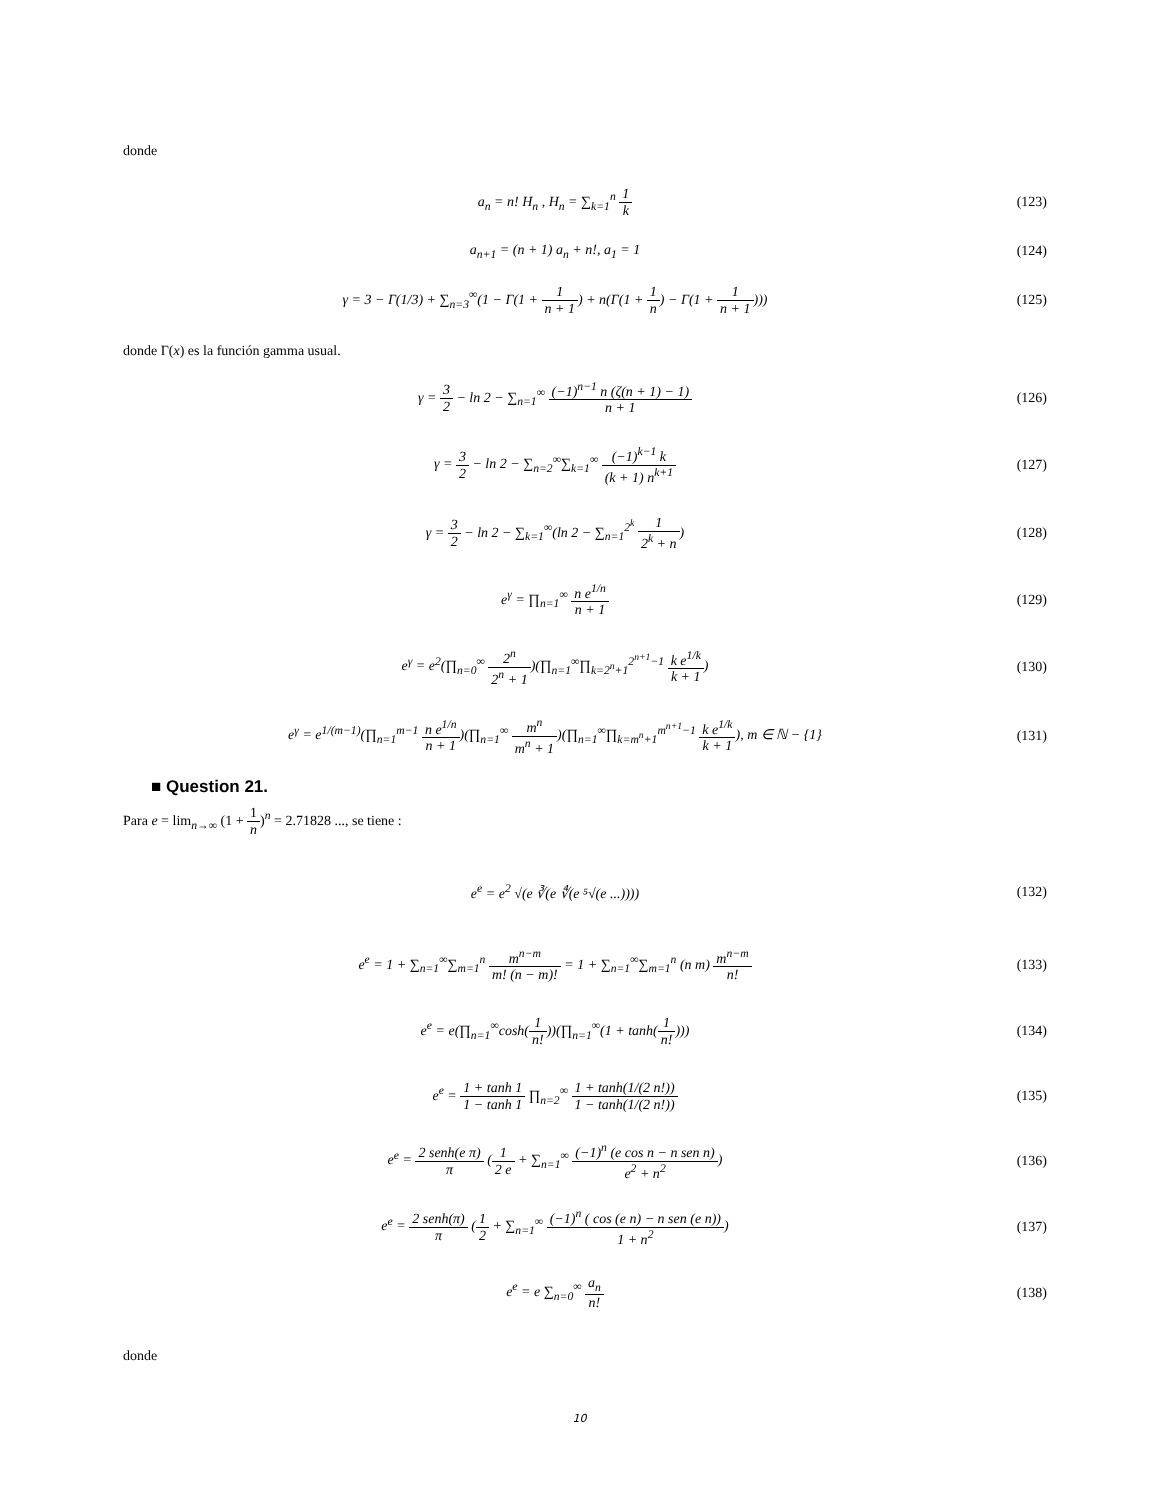donde
a<sub>n</sub> = n! H<sub>n</sub> , H<sub>n</sub> = ∑<sub>k=1</sub><sup>n</sup> 1 k (123)
a<sub>n+1</sub> = (n + 1) a<sub>n</sub> + n!, a<sub>1</sub> = 1 (124)
γ = 3 − Γ(1/3) + ∑<sub>n=3</sub><sup>∞</sup>(1 − Γ(1 + 1 n + 1) + n(Γ(1 + 1 n) − Γ(1 + 1 n + 1)))
(125)
donde Γ(x) es la función gamma usual.
γ = 3 2 − ln 2 − ∑<sub>n=1</sub><sup>∞</sup> (−1)<sup>n−1</sup> n (ζ(n + 1) − 1) n + 1
(126)
γ = 3 2 − ln 2 − ∑<sub>n=2</sub><sup>∞</sup>∑<sub>k=1</sub><sup>∞</sup> (−1)<sup>k−1</sup> k (k + 1) n<sup>k+1</sup>
(127)
γ = 3 2 − ln 2 − ∑<sub>k=1</sub><sup>∞</sup>(ln 2 − ∑<sub>n=1</sub><sup>2<sup>k</sup></sup> 1 2<sup>k</sup> + n)
(128)
e<sup>γ</sup> = ∏<sub>n=1</sub><sup>∞</sup> n e<sup>1/n</sup> n + 1 (129)
e<sup>γ</sup> = e<sup>2</sup>(∏<sub>n=0</sub><sup>∞</sup> 2<sup>n</sup> 2<sup>n</sup> + 1)(∏<sub>n=1</sub><sup>∞</sup>∏<sub>k=2<sup>n</sup>+1</sub><sup>2<sup>n+1</sup>−1</sup> k e<sup>1/k</sup> k + 1)
(130)
e<sup>γ</sup> = e<sup>1/(m−1)</sup>(∏<sub>n=1</sub><sup>m−1</sup> n e<sup>1/n</sup> n + 1)(∏<sub>n=1</sub><sup>∞</sup> m<sup>n</sup> m<sup>n</sup> + 1)(∏<sub>n=1</sub><sup>∞</sup>∏<sub>k=m<sup>n</sup>+1</sub><sup>m<sup>n+1</sup>−1</sup> k e<sup>1/k</sup> k + 1), m ∈ ℕ − {1}
(131)
■ Question 21.
Para e = lim<sub>n→∞</sub> (1 + 1 n)<sup>n</sup> = 2.71828 ..., se tiene :
e<sup>e</sup> = e<sup>2</sup> √(e ∛(e ∜(e ⁵√(e ...))))
(132)
e<sup>e</sup> = 1 + ∑<sub>n=1</sub><sup>∞</sup>∑<sub>m=1</sub><sup>n</sup> m<sup>n−m</sup> m! (n − m)! = 1 + ∑<sub>n=1</sub><sup>∞</sup>∑<sub>m=1</sub><sup>n</sup> (n m) m<sup>n−m</sup> n!
(133)
e<sup>e</sup> = e(∏<sub>n=1</sub><sup>∞</sup>cosh(1 n!))(∏<sub>n=1</sub><sup>∞</sup>(1 + tanh(1 n!)))
(134)
e<sup>e</sup> = 1 + tanh 1 1 − tanh 1 ∏<sub>n=2</sub><sup>∞</sup> 1 + tanh(1/(2 n!)) 1 − tanh(1/(2 n!))
(135)
e<sup>e</sup> = 2 senh(e π) π (1 2 e + ∑<sub>n=1</sub><sup>∞</sup> (−1)<sup>n</sup> (e cos n − n sen n) e<sup>2</sup> + n<sup>2</sup>)
(136)
e<sup>e</sup> = 2 senh(π) π (1 2 + ∑<sub>n=1</sub><sup>∞</sup> (−1)<sup>n</sup> ( cos (e n) − n sen (e n)) 1 + n<sup>2</sup>)
(137)
e<sup>e</sup> = e ∑<sub>n=0</sub><sup>∞</sup> a<sub>n</sub> n! (138)
donde
10